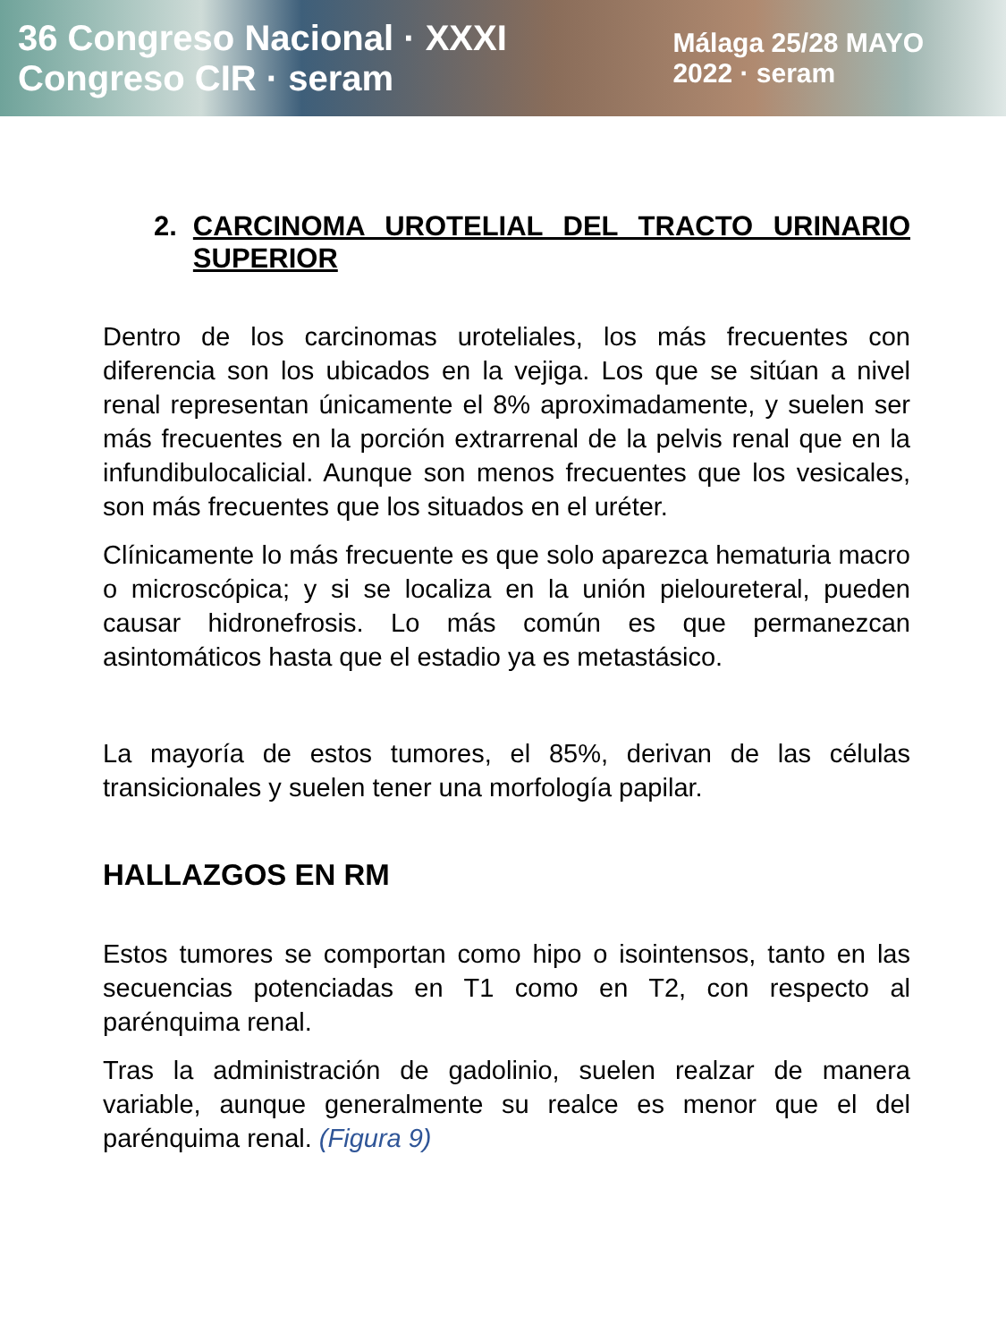36 Congreso Nacional · XXXI Congreso CIR · seram Málaga 25/28 MAYO 2022 · seram
2. CARCINOMA UROTELIAL DEL TRACTO URINARIO SUPERIOR
Dentro de los carcinomas uroteliales, los más frecuentes con diferencia son los ubicados en la vejiga. Los que se sitúan a nivel renal representan únicamente el 8% aproximadamente, y suelen ser más frecuentes en la porción extrarrenal de la pelvis renal que en la infundibulocalicial. Aunque son menos frecuentes que los vesicales, son más frecuentes que los situados en el uréter.
Clínicamente lo más frecuente es que solo aparezca hematuria macro o microscópica; y si se localiza en la unión pieloureteral, pueden causar hidronefrosis. Lo más común es que permanezcan asintomáticos hasta que el estadio ya es metastásico.
La mayoría de estos tumores, el 85%, derivan de las células transicionales y suelen tener una morfología papilar.
HALLAZGOS EN RM
Estos tumores se comportan como hipo o isointensos, tanto en las secuencias potenciadas en T1 como en T2, con respecto al parénquima renal.
Tras la administración de gadolinio, suelen realzar de manera variable, aunque generalmente su realce es menor que el del parénquima renal. (Figura 9)